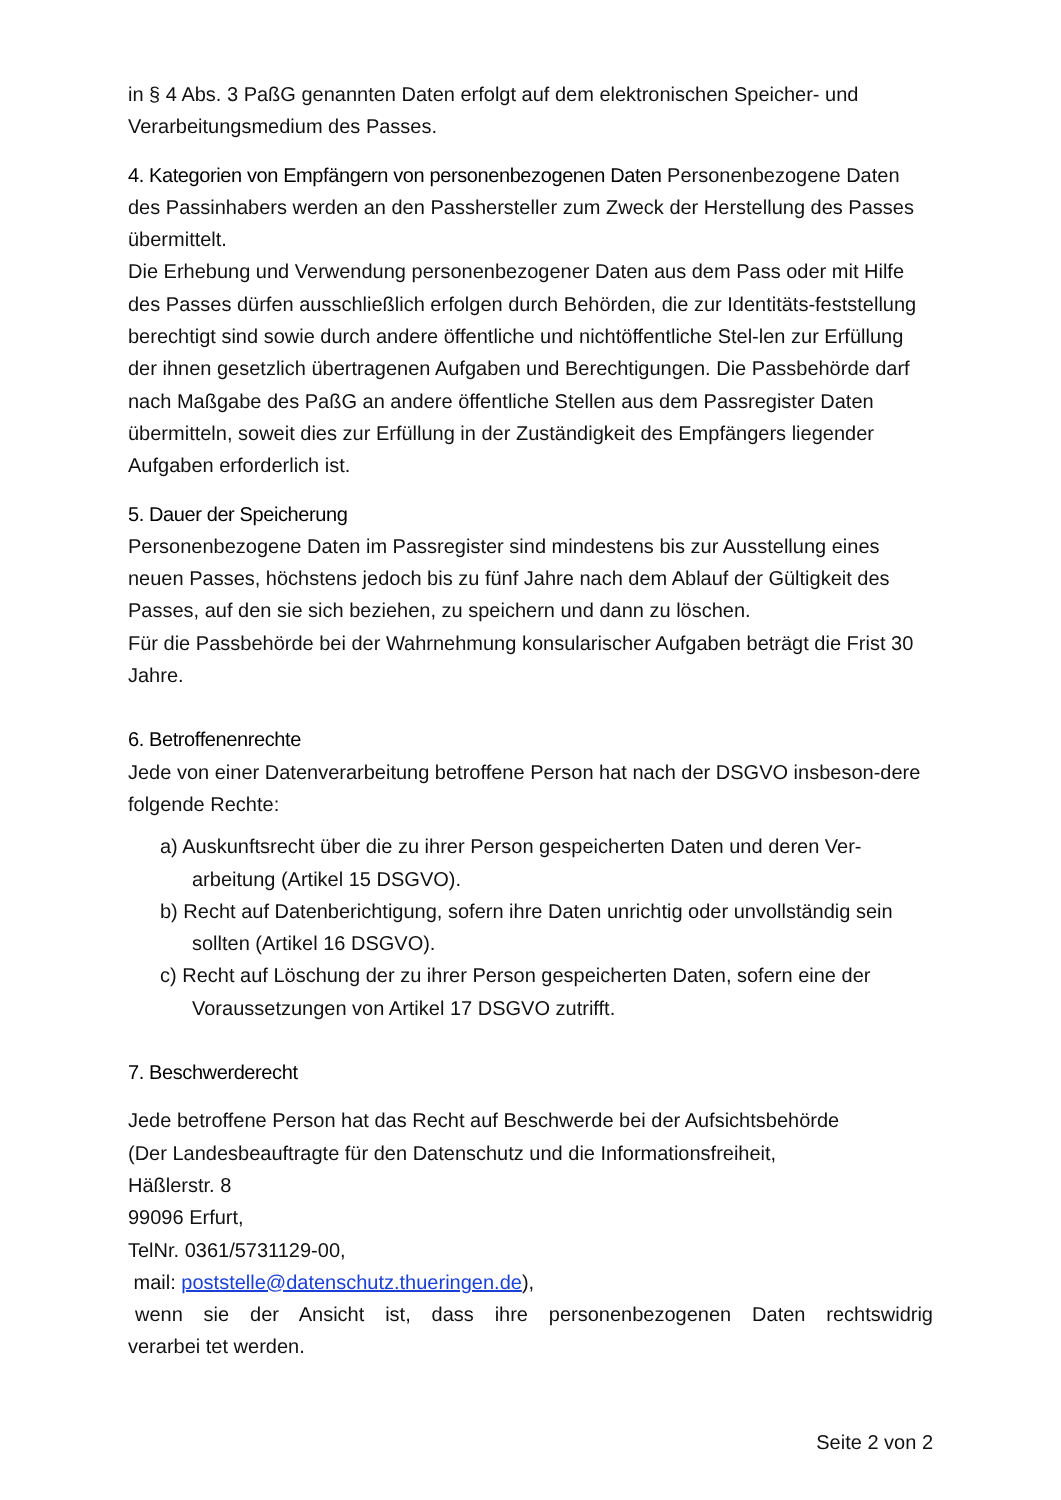in § 4 Abs. 3 PaßG genannten Daten erfolgt auf dem elektronischen Speicher- und Verarbeitungsmedium des Passes.
4. Kategorien von Empfängern von personenbezogenen Daten Personenbezogene Daten des Passinhabers werden an den Passhersteller zum Zweck der Herstellung des Passes übermittelt.
Die Erhebung und Verwendung personenbezogener Daten aus dem Pass oder mit Hilfe des Passes dürfen ausschließlich erfolgen durch Behörden, die zur Identitäts-feststellung berechtigt sind sowie durch andere öffentliche und nichtöffentliche Stel-len zur Erfüllung der ihnen gesetzlich übertragenen Aufgaben und Berechtigungen. Die Passbehörde darf nach Maßgabe des PaßG an andere öffentliche Stellen aus dem Passregister Daten übermitteln, soweit dies zur Erfüllung in der Zuständigkeit des Empfängers liegender Aufgaben erforderlich ist.
5. Dauer der Speicherung
Personenbezogene Daten im Passregister sind mindestens bis zur Ausstellung eines neuen Passes, höchstens jedoch bis zu fünf Jahre nach dem Ablauf der Gültigkeit des Passes, auf den sie sich beziehen, zu speichern und dann zu löschen.
Für die Passbehörde bei der Wahrnehmung konsularischer Aufgaben beträgt die Frist 30 Jahre.
6. Betroffenenrechte
Jede von einer Datenverarbeitung betroffene Person hat nach der DSGVO insbeson-dere folgende Rechte:
a) Auskunftsrecht über die zu ihrer Person gespeicherten Daten und deren Ver-arbeitung (Artikel 15 DSGVO).
b) Recht auf Datenberichtigung, sofern ihre Daten unrichtig oder unvollständig sein sollten (Artikel 16 DSGVO).
c) Recht auf Löschung der zu ihrer Person gespeicherten Daten, sofern eine der Voraussetzungen von Artikel 17 DSGVO zutrifft.
7. Beschwerderecht
Jede betroffene Person hat das Recht auf Beschwerde bei der Aufsichtsbehörde
(Der Landesbeauftragte für den Datenschutz und die Informationsfreiheit,
Häßlerstr. 8
99096 Erfurt,
TelNr. 0361/5731129-00,
mail: poststelle@datenschutz.thueringen.de),
wenn sie der Ansicht ist, dass ihre personenbezogenen Daten rechtswidrig verarbei tet werden.
Seite 2 von 2